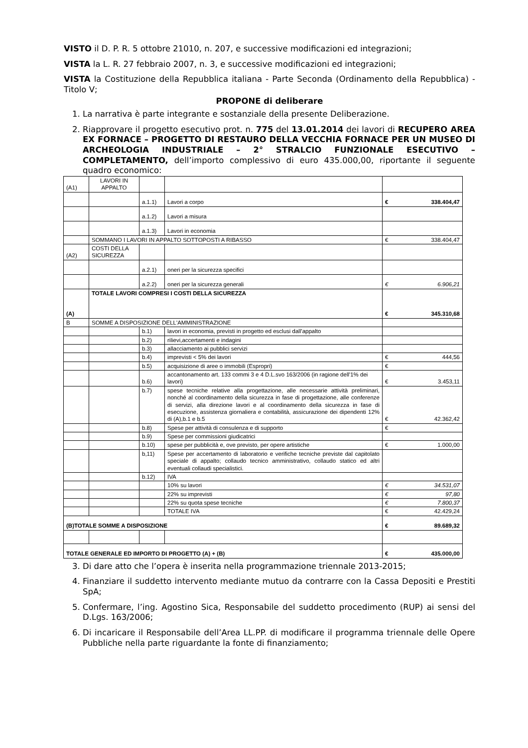VISTO il D. P. R. 5 ottobre 21010, n. 207, e successive modificazioni ed integrazioni;
VISTA la L. R. 27 febbraio 2007, n. 3, e successive modificazioni ed integrazioni;
VISTA la Costituzione della Repubblica italiana - Parte Seconda (Ordinamento della Repubblica) - Titolo V;
PROPONE di deliberare
1. La narrativa è parte integrante e sostanziale della presente Deliberazione.
2. Riapprovare il progetto esecutivo prot. n. 775 del 13.01.2014 dei lavori di RECUPERO AREA EX FORNACE – PROGETTO DI RESTAURO DELLA VECCHIA FORNACE PER UN MUSEO DI ARCHEOLOGIA INDUSTRIALE – 2° STRALCIO FUNZIONALE ESECUTIVO – COMPLETAMENTO, dell’importo complessivo di euro 435.000,00, riportante il seguente quadro economico:
| (A1) | LAVORI IN APPALTO | | | |
| | | a.1.1) | Lavori a corpo | € 338.404,47 |
| | | a.1.2) | Lavori a misura | |
| | | a.1.3) | Lavori in economia | |
| | SOMMANO I LAVORI IN APPALTO SOTTOPOSTI A RIBASSO | | | € 338.404,47 |
| (A2) | COSTI DELLA SICUREZZA | | | |
| | | a.2.1) | oneri per la sicurezza specifici | |
| | | a.2.2) | oneri per la sicurezza generali | € 6.906,21 |
| (A) | TOTALE LAVORI COMPRESI I COSTI DELLA SICUREZZA | | | € 345.310,68 |
| B | SOMME A DISPOSIZIONE DELL'AMMINISTRAZIONE | | | |
| | | b.1) | lavori in economia, previsti in progetto ed esclusi dall'appalto | |
| | | b.2) | rilievi,accertamenti e indagini | |
| | | b.3) | allacciamento ai pubblici servizi | |
| | | b.4) | imprevisti < 5% dei lavori | € 444,56 |
| | | b.5) | acquisizione di aree o immobili (Espropri) | € |
| | | b.6) | accantonamento art. 133 commi 3 e 4 D.L.svo 163/2006 (in ragione dell'1% dei lavori) | € 3.453,11 |
| | | b.7) | spese tecniche relative alla progettazione, alle necessarie attività preliminari, nonché al coordinamento della sicurezza in fase di progettazione, alle conferenze di servizi, alla direzione lavori e al coordinamento della sicurezza in fase di esecuzione, assistenza giornaliera e contabilità, assicurazione dei dipendenti 12% di (A),b.1 e b.5 | € 42.362,42 |
| | | b.8) | Spese per attività di consulenza e di supporto | € |
| | | b.9) | Spese per commissioni giudicatrici | |
| | | b.10) | spese per pubblicità e, ove previsto, per opere artistiche | € 1.000,00 |
| | | b,11) | Spese per accertamento di laboratorio e verifiche tecniche previste dal capitolato speciale di appalto; collaudo tecnico amministrativo, collaudo statico ed altri eventuali collaudi specialistici. | |
| | | b.12) | IVA | |
| | | | 10% su lavori | € 34.531,07 |
| | | | 22% su imprevisti | € 97,80 |
| | | | 22% su quota spese tecniche | € 7.800,37 |
| | | | TOTALE IVA | € 42.429,24 |
| (B)TOTALE SOMME A DISPOSIZIONE | | | | € 89.689,32 |
| TOTALE GENERALE ED IMPORTO DI PROGETTO (A) + (B) | | | | € 435.000,00 |
3. Di dare atto che l’opera è inserita nella programmazione triennale 2013-2015;
4. Finanziare il suddetto intervento mediante mutuo da contrarre con la Cassa Depositi e Prestiti SpA;
5. Confermare, l’ing. Agostino Sica, Responsabile del suddetto procedimento (RUP) ai sensi del D.Lgs. 163/2006;
6. Di incaricare il Responsabile dell’Area LL.PP. di modificare il programma triennale delle Opere Pubbliche nella parte riguardante la fonte di finanziamento;